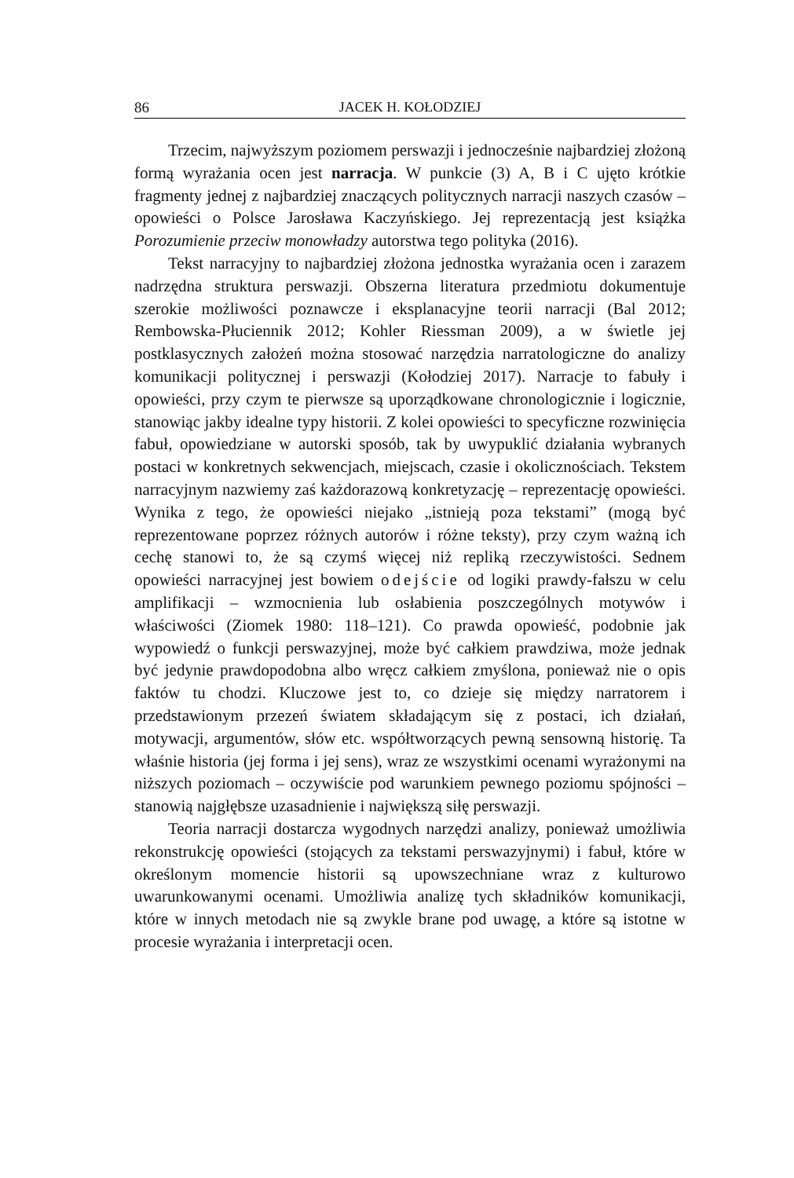86 JACEK H. KOŁODZIEJ
Trzecim, najwyższym poziomem perswazji i jednocześnie najbardziej złożoną formą wyrażania ocen jest narracja. W punkcie (3) A, B i C ujęto krótkie fragmenty jednej z najbardziej znaczących politycznych narracji naszych czasów – opowieści o Polsce Jarosława Kaczyńskiego. Jej reprezentacją jest książka Porozumienie przeciw monowładzy autorstwa tego polityka (2016).
Tekst narracyjny to najbardziej złożona jednostka wyrażania ocen i zarazem nadrzędna struktura perswazji. Obszerna literatura przedmiotu dokumentuje szerokie możliwości poznawcze i eksplanacyjne teorii narracji (Bal 2012; Rembowska-Płuciennik 2012; Kohler Riessman 2009), a w świetle jej postklasycznych założeń można stosować narzędzia narratologiczne do analizy komunikacji politycznej i perswazji (Kołodziej 2017). Narracje to fabuły i opowieści, przy czym te pierwsze są uporządkowane chronologicznie i logicznie, stanowiąc jakby idealne typy historii. Z kolei opowieści to specyficzne rozwinięcia fabuł, opowiedziane w autorski sposób, tak by uwypuklić działania wybranych postaci w konkretnych sekwencjach, miejscach, czasie i okolicznościach. Tekstem narracyjnym nazwiemy zaś każdorazową konkretyzację – reprezentację opowieści. Wynika z tego, że opowieści niejako „istnieją poza tekstami” (mogą być reprezentowane poprzez różnych autorów i różne teksty), przy czym ważną ich cechę stanowi to, że są czymś więcej niż repliką rzeczywistości. Sednem opowieści narracyjnej jest bowiem odejście od logiki prawdy-fałszu w celu amplifikacji – wzmocnienia lub osłabienia poszczególnych motywów i właściwości (Ziomek 1980: 118–121). Co prawda opowieść, podobnie jak wypowiedź o funkcji perswazyjnej, może być całkiem prawdziwa, może jednak być jedynie prawdopodobna albo wręcz całkiem zmyślona, ponieważ nie o opis faktów tu chodzi. Kluczowe jest to, co dzieje się między narratorem i przedstawionym przezeń światem składającym się z postaci, ich działań, motywacji, argumentów, słów etc. współtworzących pewną sensowną historię. Ta właśnie historia (jej forma i jej sens), wraz ze wszystkimi ocenami wyrażonymi na niższych poziomach – oczywiście pod warunkiem pewnego poziomu spójności – stanowią najgłębsze uzasadnienie i największą siłę perswazji.
Teoria narracji dostarcza wygodnych narzędzi analizy, ponieważ umożliwia rekonstrukcję opowieści (stojących za tekstami perswazyjnymi) i fabuł, które w określonym momencie historii są upowszechniane wraz z kulturowo uwarunkowanymi ocenami. Umożliwia analizę tych składników komunikacji, które w innych metodach nie są zwykle brane pod uwagę, a które są istotne w procesie wyrażania i interpretacji ocen.